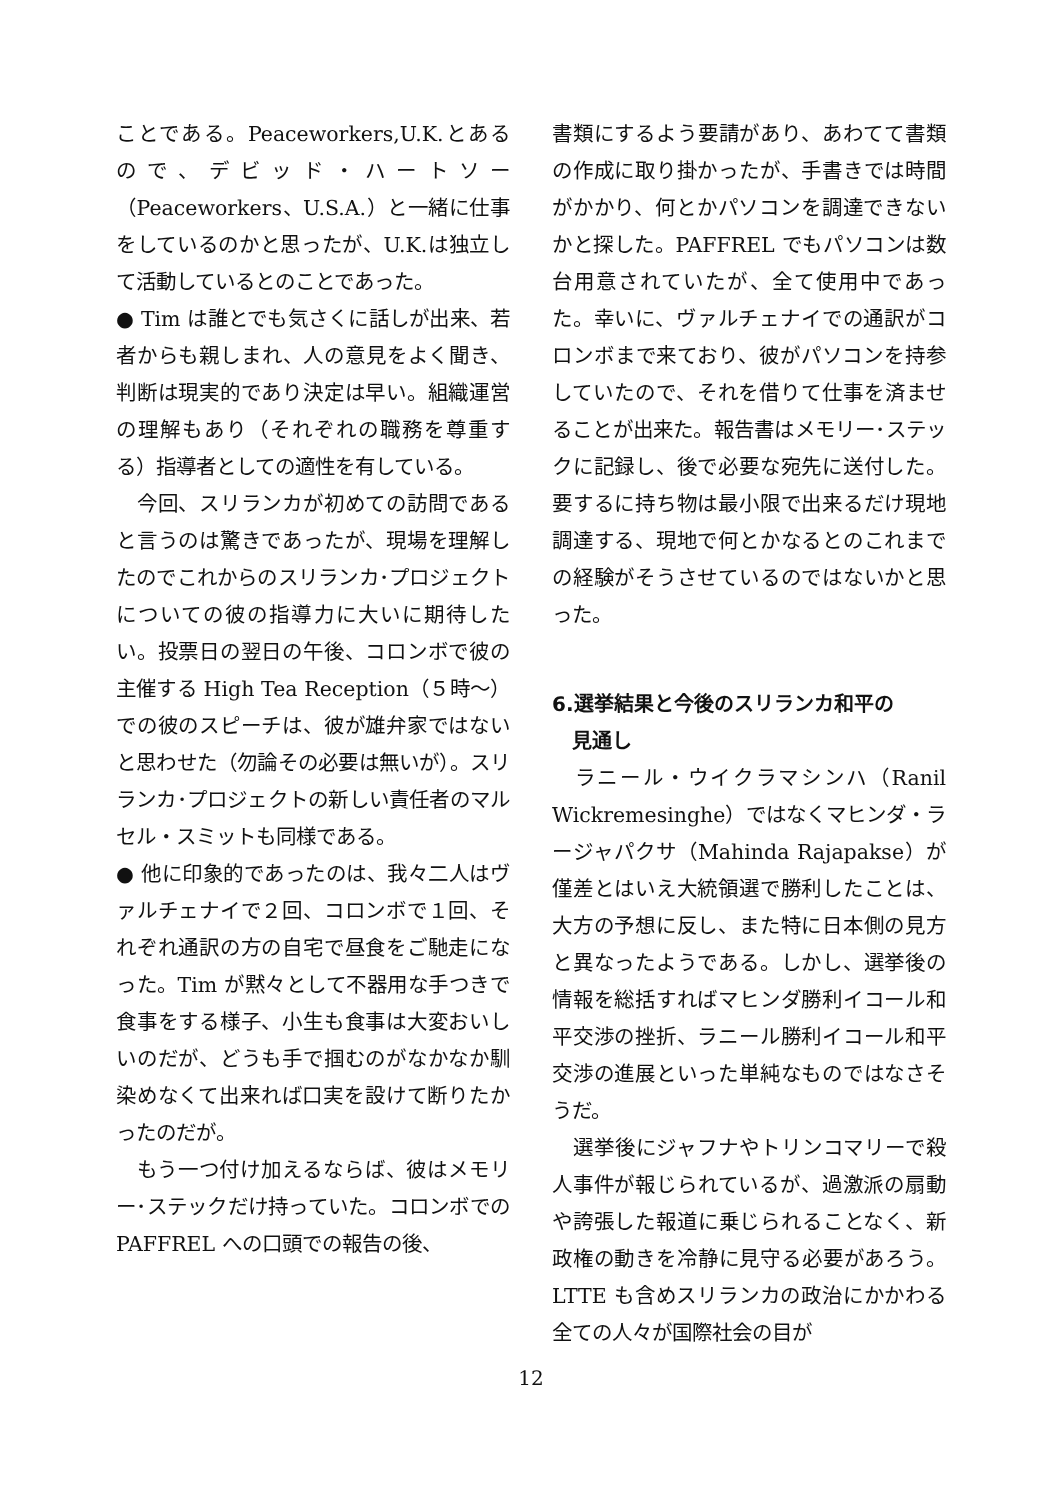ことである。Peaceworkers,U.K.とあるので、デビッド・ハートソー（Peaceworkers、U.S.A.）と一緒に仕事をしているのかと思ったが、U.K.は独立して活動しているとのことであった。
● Tim は誰とでも気さくに話しが出来、若者からも親しまれ、人の意見をよく聞き、判断は現実的であり決定は早い。組織運営の理解もあり（それぞれの職務を尊重する）指導者としての適性を有している。
　今回、スリランカが初めての訪問であると言うのは驚きであったが、現場を理解したのでこれからのスリランカ･プロジェクトについての彼の指導力に大いに期待したい。投票日の翌日の午後、コロンボで彼の主催する High Tea Reception（５時〜）での彼のスピーチは、彼が雄弁家ではないと思わせた（勿論その必要は無いが）。スリランカ･プロジェクトの新しい責任者のマルセル・スミットも同様である。
● 他に印象的であったのは、我々二人はヴァルチェナイで２回、コロンボで１回、それぞれ通訳の方の自宅で昼食をご馳走になった。Tim が黙々として不器用な手つきで食事をする様子、小生も食事は大変おいしいのだが、どうも手で掴むのがなかなか馴染めなくて出来れば口実を設けて断りたかったのだが。
　もう一つ付け加えるならば、彼はメモリー･ステックだけ持っていた。コロンボでの PAFFREL への口頭での報告の後、
書類にするよう要請があり、あわてて書類の作成に取り掛かったが、手書きでは時間がかかり、何とかパソコンを調達できないかと探した。PAFFREL でもパソコンは数台用意されていたが、全て使用中であった。幸いに、ヴァルチェナイでの通訳がコロンボまで来ており、彼がパソコンを持参していたので、それを借りて仕事を済ませることが出来た。報告書はメモリー･ステックに記録し、後で必要な宛先に送付した。要するに持ち物は最小限で出来るだけ現地調達する、現地で何とかなるとのこれまでの経験がそうさせているのではないかと思った。
6.選挙結果と今後のスリランカ和平の
　見通し
　ラニール・ウイクラマシンハ（Ranil Wickremesinghe）ではなくマヒンダ・ラージャパクサ（Mahinda Rajapakse）が僅差とはいえ大統領選で勝利したことは、大方の予想に反し、また特に日本側の見方と異なったようである。しかし、選挙後の情報を総括すればマヒンダ勝利イコール和平交渉の挫折、ラニール勝利イコール和平交渉の進展といった単純なものではなさそうだ。
　選挙後にジャフナやトリンコマリーで殺人事件が報じられているが、過激派の扇動や誇張した報道に乗じられることなく、新政権の動きを冷静に見守る必要があろう。LTTE も含めスリランカの政治にかかわる全ての人々が国際社会の目が
12